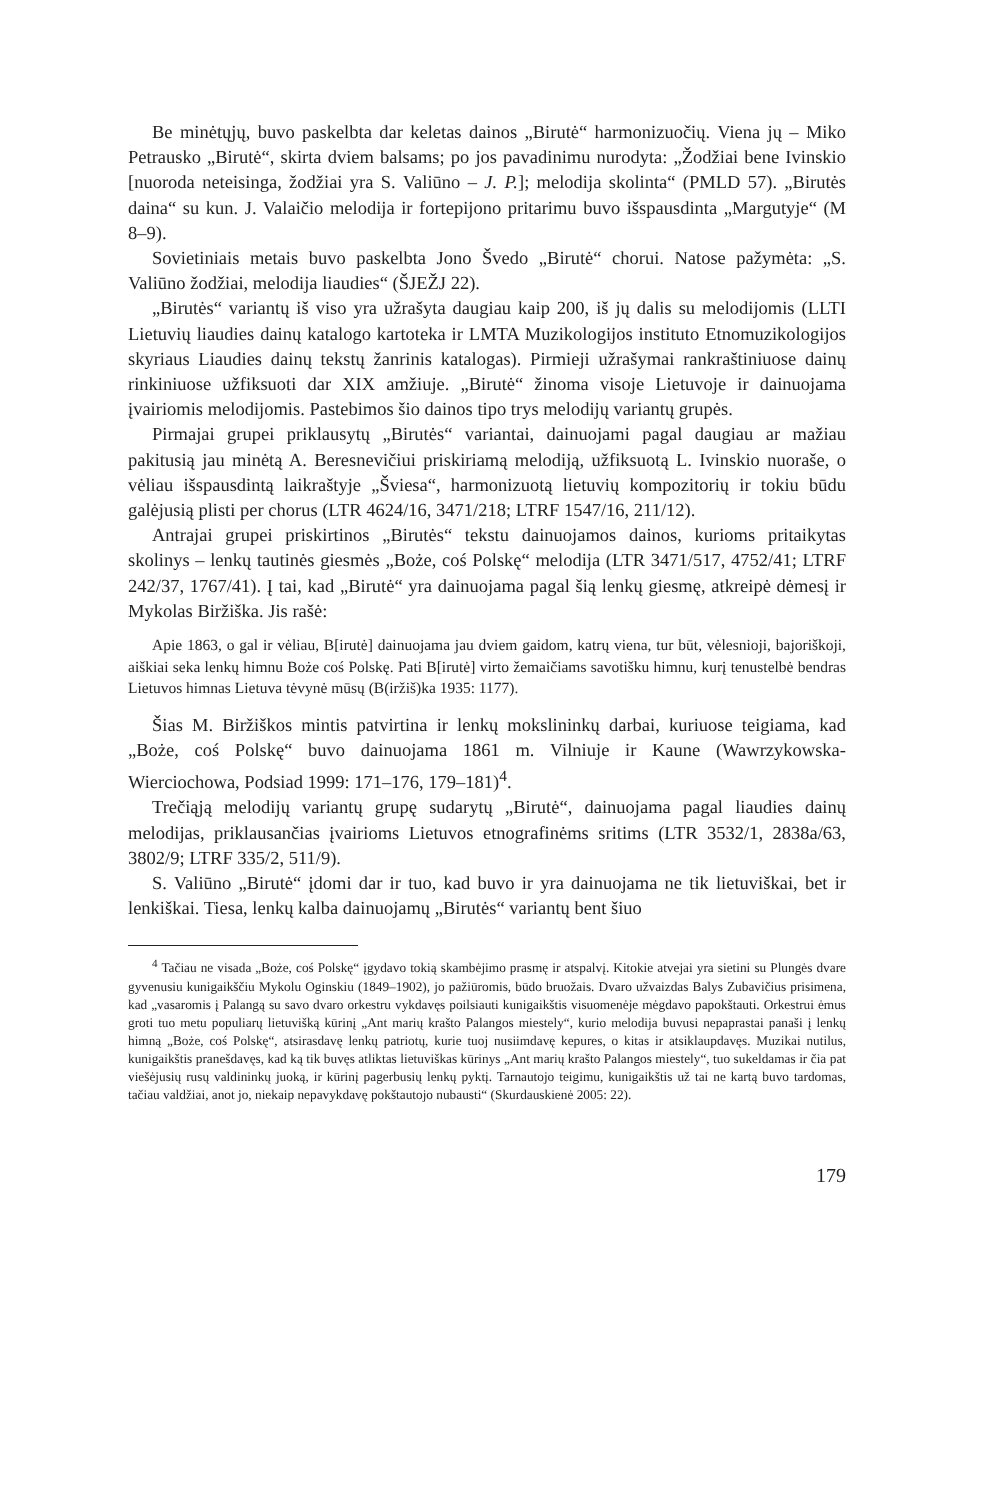Be minėtųjų, buvo paskelbta dar keletas dainos „Birutė“ harmonizuočių. Viena jų – Miko Petrausko „Birutė“, skirta dviem balsams; po jos pavadinimu nurodyta: „Žodžiai bene Ivinskio [nuoroda neteisinga, žodžiai yra S. Valiūno – J. P.]; melodija skolinta“ (PMLD 57). „Birutės daina“ su kun. J. Valaičio melodija ir fortepijono pritarimu buvo išspausdinta „Margutyje“ (M 8–9).
Sovietiniais metais buvo paskelbta Jono Švedo „Birutė“ chorui. Natose pažymėta: „S. Valiūno žodžiai, melodija liaudies“ (ŠJEŽJ 22).
„Birutės“ variantų iš viso yra užrašyta daugiau kaip 200, iš jų dalis su melodijomis (LLTI Lietuvių liaudies dainų katalogo kartoteka ir LMTA Muzikologijos instituto Etnomuzikologijos skyriaus Liaudies dainų tekstų žanrinis katalogas). Pirmieji užrašymai rankraštiniuose dainų rinkiniuose užfiksuoti dar XIX amžiuje. „Birutė“ žinoma visoje Lietuvoje ir dainuojama įvairiomis melodijomis. Pastebimos šio dainos tipo trys melodijų variantų grupės.
Pirmajai grupei priklausytų „Birutės“ variantai, dainuojami pagal daugiau ar mažiau pakitusią jau minėtą A. Beresnevičiui priskiriamą melodiją, užfiksuotą L. Ivinskio nuoraše, o vėliau išspausdintą laikraštyje „Šviesa“, harmonizuotą lietuvių kompozitorių ir tokiu būdu galėjusią plisti per chorus (LTR 4624/16, 3471/218; LTRF 1547/16, 211/12).
Antrajai grupei priskirtinos „Birutės“ tekstu dainuojamos dainos, kurioms pritaikytas skolinys – lenkų tautinės giesmės „Boże, coś Polskę“ melodija (LTR 3471/517, 4752/41; LTRF 242/37, 1767/41). Į tai, kad „Birutė“ yra dainuojama pagal šią lenkų giesmę, atkreipė dėmesį ir Mykolas Biržiška. Jis rašė:
Apie 1863, o gal ir vėliau, B[irutė] dainuojama jau dviem gaidom, katrų viena, tur būt, vėlesnioji, bajoriškoji, aiškiai seka lenkų himnu Boże coś Polskę. Pati B[irutė] virto žemaičiams savotišku himnu, kurį tenustelbė bendras Lietuvos himnas Lietuva tėvynė mūsų (B(iržiš)ka 1935: 1177).
Šias M. Biržiškos mintis patvirtina ir lenkų mokslininkų darbai, kuriuose teigiama, kad „Boże, coś Polskę“ buvo dainuojama 1861 m. Vilniuje ir Kaune (Wawrzykowska-Wierciochowa, Podsiad 1999: 171–176, 179–181)<sup>4</sup>.
Trečiąją melodijų variantų grupę sudarytų „Birutė“, dainuojama pagal liaudies dainų melodijas, priklausančias įvairioms Lietuvos etnografinėms sritims (LTR 3532/1, 2838a/63, 3802/9; LTRF 335/2, 511/9).
S. Valiūno „Birutė“ įdomi dar ir tuo, kad buvo ir yra dainuojama ne tik lietuviškai, bet ir lenkiškai. Tiesa, lenkų kalba dainuojamų „Birutės“ variantų bent šiuo
<sup>4</sup> Tačiau ne visada „Boże, coś Polskę“ įgydavo tokią skambėjimo prasmę ir atspalvį. Kitokie atvejai yra sietini su Plungės dvare gyvenusiu kunigaikščiu Mykolu Oginskiu (1849–1902), jo pažiūromis, būdo bruožais. Dvaro užvaizdas Balys Zubavičius prisimena, kad „vasaromis į Palangą su savo dvaro orkestru vykdavęs poilsiauti kunigaikštis visuomenėje mėgdavo papokštauti. Orkestrui ėmus groti tuo metu populiarų lietuvišką kūrinį „Ant marių krašto Palangos miestely“, kurio melodija buvusi nepaprastai panaši į lenkų himną „Boże, coś Polskę“, atsirasdavę lenkų patriotų, kurie tuoj nusiimdavę kepures, o kitas ir atsiklaupdavęs. Muzikai nutilus, kunigaikštis pranešdavęs, kad ką tik buvęs atliktas lietuviškas kūrinys „Ant marių krašto Palangos miestely“, tuo sukeldamas ir čia pat viešėjusių rusų valdininkų juoką, ir kūrinį pagerbusių lenkų pyktį. Tarnautojo teigimu, kunigaikštis už tai ne kartą buvo tardomas, tačiau valdžiai, anot jo, niekaip nepavykdavę pokštautojo nubausti“ (Skurdauskienė 2005: 22).
179